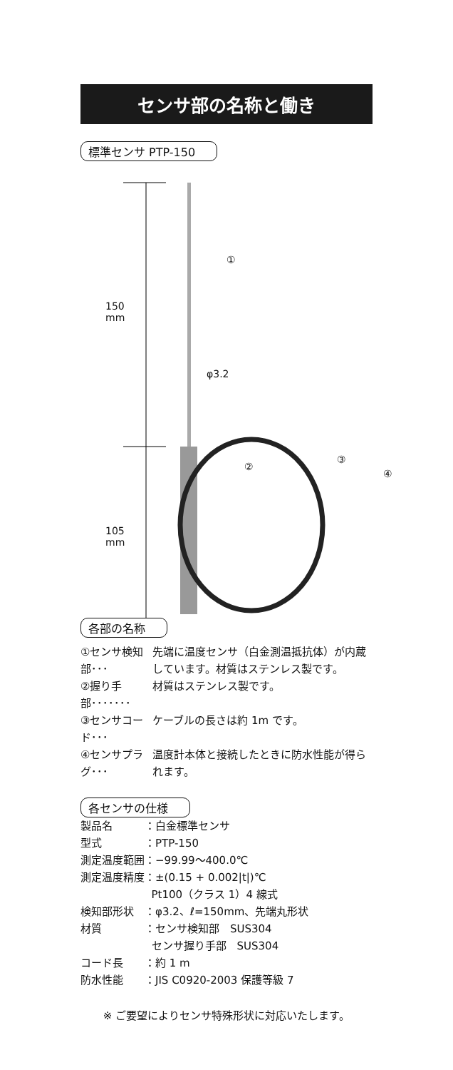センサ部の名称と働き
標準センサ PTP-150
150
mm
105
mm
φ3.2
①
②
③
④
各部の名称
| ①センサ検知部･･･ | 先端に温度センサ（白金測温抵抗体）が内蔵しています。材質はステンレス製です。 |
| ②握り手部･･･････ | 材質はステンレス製です。 |
| ③センサコード･･･ | ケーブルの長さは約 1m です。 |
| ④センサプラグ･･･ | 温度計本体と接続したときに防水性能が得られます。 |
各センサの仕様
| 製品名 | ：白金標準センサ |
| 型式 | ：PTP-150 |
| 測定温度範囲 | ：−99.99～400.0℃ |
| 測定温度精度 | ：±(0.15 + 0.002/t/)℃ Pt100（クラス 1）4 線式 |
| 検知部形状 | ：φ3.2、ℓ=150mm、先端丸形状 |
| 材質 | ：センサ検知部 SUS304 センサ握り手部 SUS304 |
| コード長 | ：約 1 m |
| 防水性能 | ：JIS C0920-2003 保護等級 7 |
※ ご要望によりセンサ特殊形状に対応いたします。